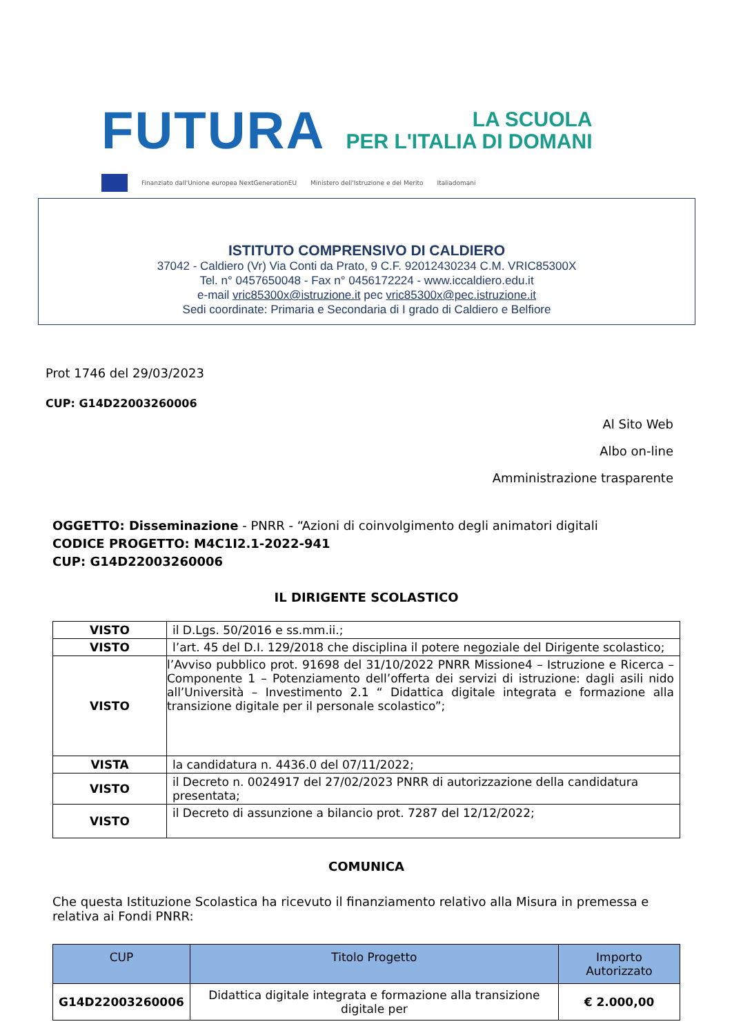FUTURA LA SCUOLA
PER L'ITALIA DI DOMANI
Finanziato dall'Unione europea NextGenerationEU Ministero dell'Istruzione e del Merito Italiadomani
ISTITUTO COMPRENSIVO DI CALDIERO
37042 - Caldiero (Vr) Via Conti da Prato, 9 C.F. 92012430234 C.M. VRIC85300X
Tel. n° 0457650048 - Fax n° 0456172224 - www.iccaldiero.edu.it
e-mail vric85300x@istruzione.it pec vric85300x@pec.istruzione.it
Sedi coordinate: Primaria e Secondaria di I grado di Caldiero e Belfiore
Prot 1746 del 29/03/2023
CUP: G14D22003260006
Al Sito Web
Albo on-line
Amministrazione trasparente
OGGETTO: Disseminazione - PNRR - “Azioni di coinvolgimento degli animatori digitali
CODICE PROGETTO: M4C1I2.1-2022-941
CUP: G14D22003260006
IL DIRIGENTE SCOLASTICO
| VISTO | il D.Lgs. 50/2016 e ss.mm.ii.; |
| VISTO | l’art. 45 del D.I. 129/2018 che disciplina il potere negoziale del Dirigente scolastico; |
| VISTO | l’Avviso pubblico prot. 91698 del 31/10/2022 PNRR Missione4 – Istruzione e Ricerca – Componente 1 – Potenziamento dell’offerta dei servizi di istruzione: dagli asili nido all’Università – Investimento 2.1 “ Didattica digitale integrata e formazione alla transizione digitale per il personale scolastico”; |
| VISTA | la candidatura n. 4436.0 del 07/11/2022; |
| VISTO | il Decreto n. 0024917 del 27/02/2023 PNRR di autorizzazione della candidatura presentata; |
| VISTO | il Decreto di assunzione a bilancio prot. 7287 del 12/12/2022; |
COMUNICA
Che questa Istituzione Scolastica ha ricevuto il finanziamento relativo alla Misura in premessa e relativa ai Fondi PNRR:
| CUP | Titolo Progetto | Importo Autorizzato |
| --- | --- | --- |
| G14D22003260006 | Didattica digitale integrata e formazione alla transizione digitale per | € 2.000,00 |